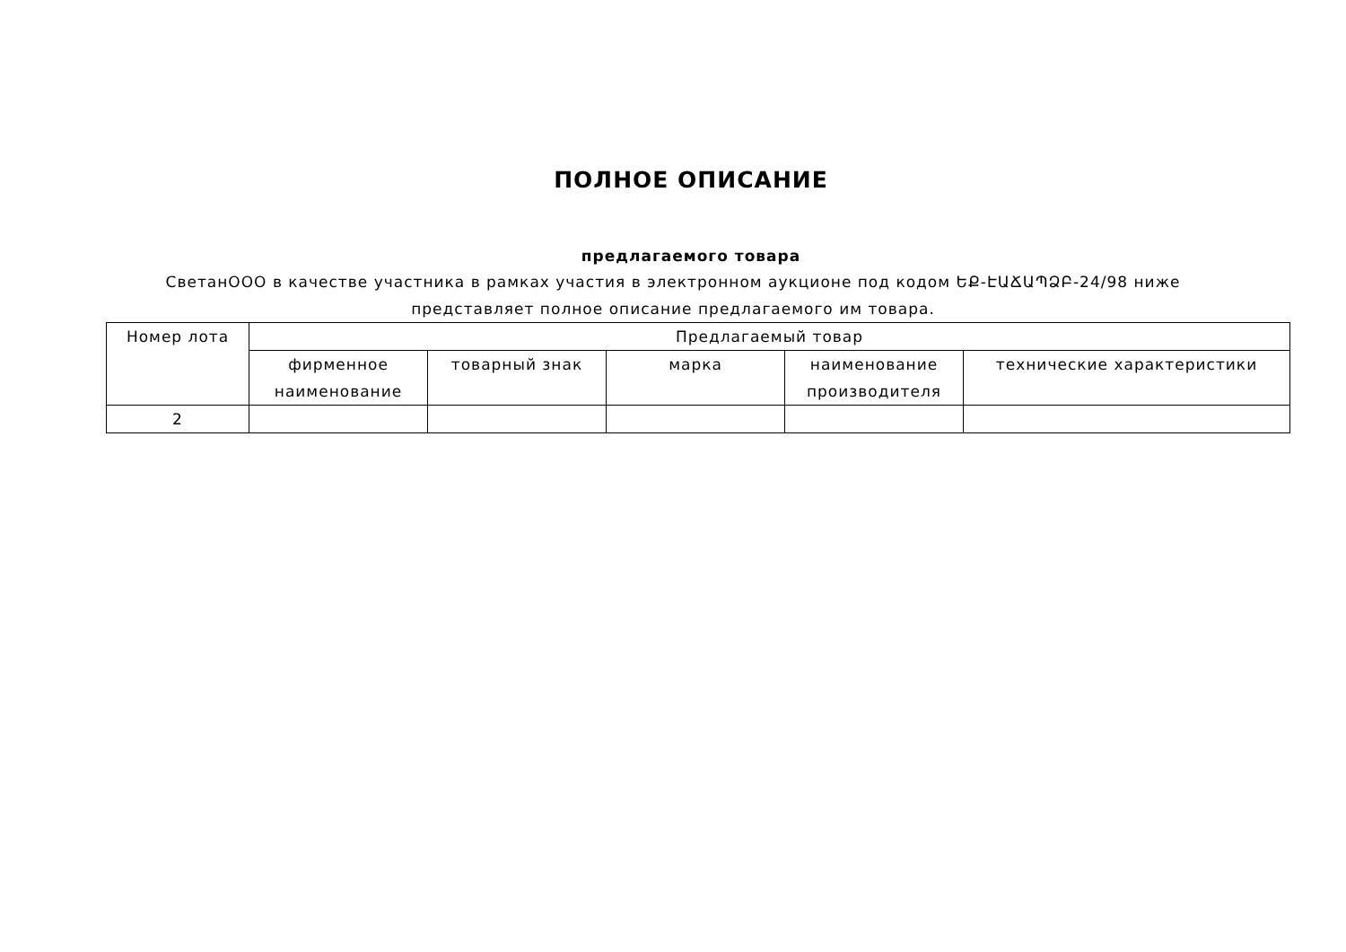ПОЛНОЕ ОПИСАНИЕ
предлагаемого товара
СветанООО в качестве участника в рамках участия в электронном аукционе под кодом ԵՔ-ԷԱՃԱՊՁԲ-24/98 ниже представляет полное описание предлагаемого им товара.
| Номер лота | Предлагаемый товар | | | | |
| --- | --- | --- | --- | --- | --- |
| | фирменное наименование | товарный знак | марка | наименование производителя | технические характеристики |
| 2 | | | | | |